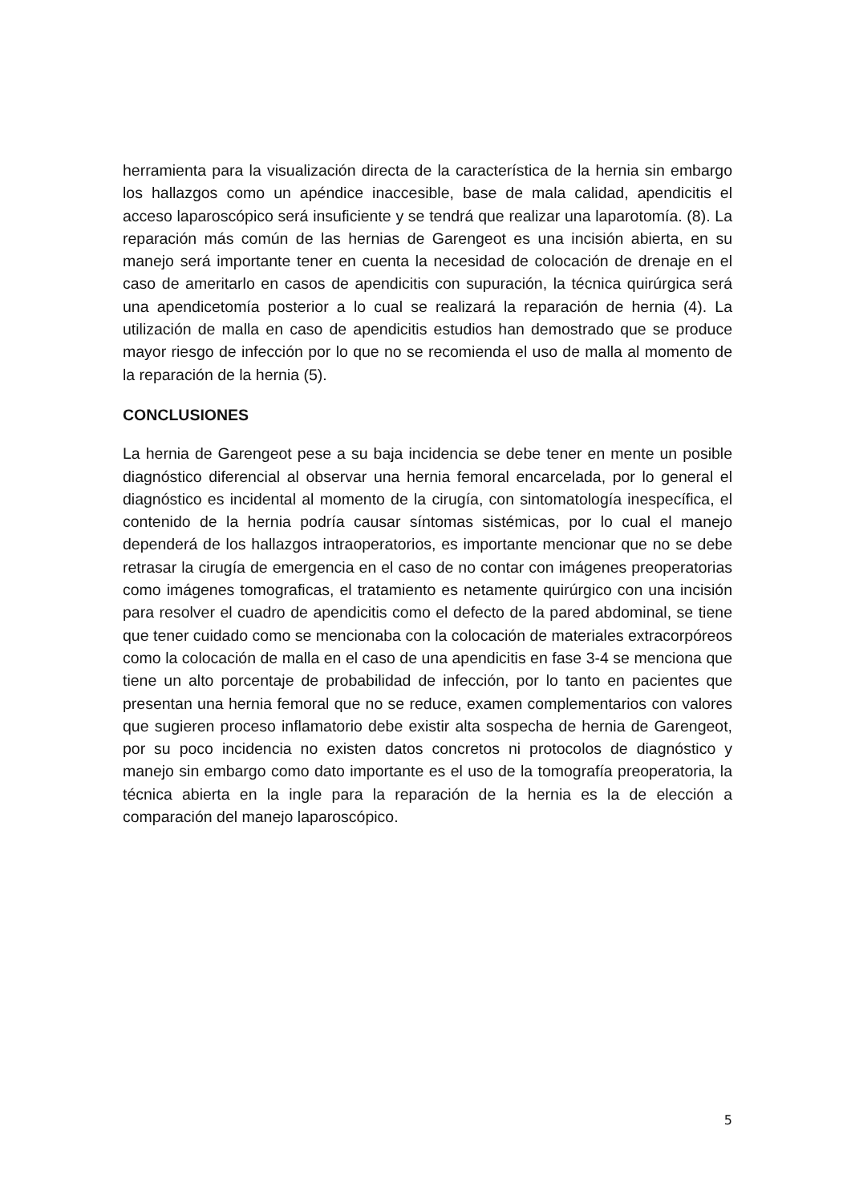herramienta para la visualización directa de la característica de la hernia sin embargo los hallazgos como un apéndice inaccesible, base de mala calidad, apendicitis el acceso laparoscópico será insuficiente y se tendrá que realizar una laparotomía. (8). La reparación más común de las hernias de Garengeot es una incisión abierta, en su manejo será importante tener en cuenta la necesidad de colocación de drenaje en el caso de ameritarlo en casos de apendicitis con supuración, la técnica quirúrgica será una apendicetomía posterior a lo cual se realizará la reparación de hernia (4). La utilización de malla en caso de apendicitis estudios han demostrado que se produce mayor riesgo de infección por lo que no se recomienda el uso de malla al momento de la reparación de la hernia (5).
CONCLUSIONES
La hernia de Garengeot pese a su baja incidencia se debe tener en mente un posible diagnóstico diferencial al observar una hernia femoral encarcelada, por lo general el diagnóstico es incidental al momento de la cirugía, con sintomatología inespecífica, el contenido de la hernia podría causar síntomas sistémicas, por lo cual el manejo dependerá de los hallazgos intraoperatorios, es importante mencionar que no se debe retrasar la cirugía de emergencia en el caso de no contar con imágenes preoperatorias como imágenes tomograficas, el tratamiento es netamente quirúrgico con una incisión para resolver el cuadro de apendicitis como el defecto de la pared abdominal, se tiene que tener cuidado como se mencionaba con la colocación de materiales extracorpóreos como la colocación de malla en el caso de una apendicitis en fase 3-4 se menciona que tiene un alto porcentaje de probabilidad de infección, por lo tanto en pacientes que presentan una hernia femoral que no se reduce, examen complementarios con valores que sugieren proceso inflamatorio debe existir alta sospecha de hernia de Garengeot, por su poco incidencia no existen datos concretos ni protocolos de diagnóstico y manejo sin embargo como dato importante es el uso de la tomografía preoperatoria, la técnica abierta en la ingle para la reparación de la hernia es la de elección a comparación del manejo laparoscópico.
5